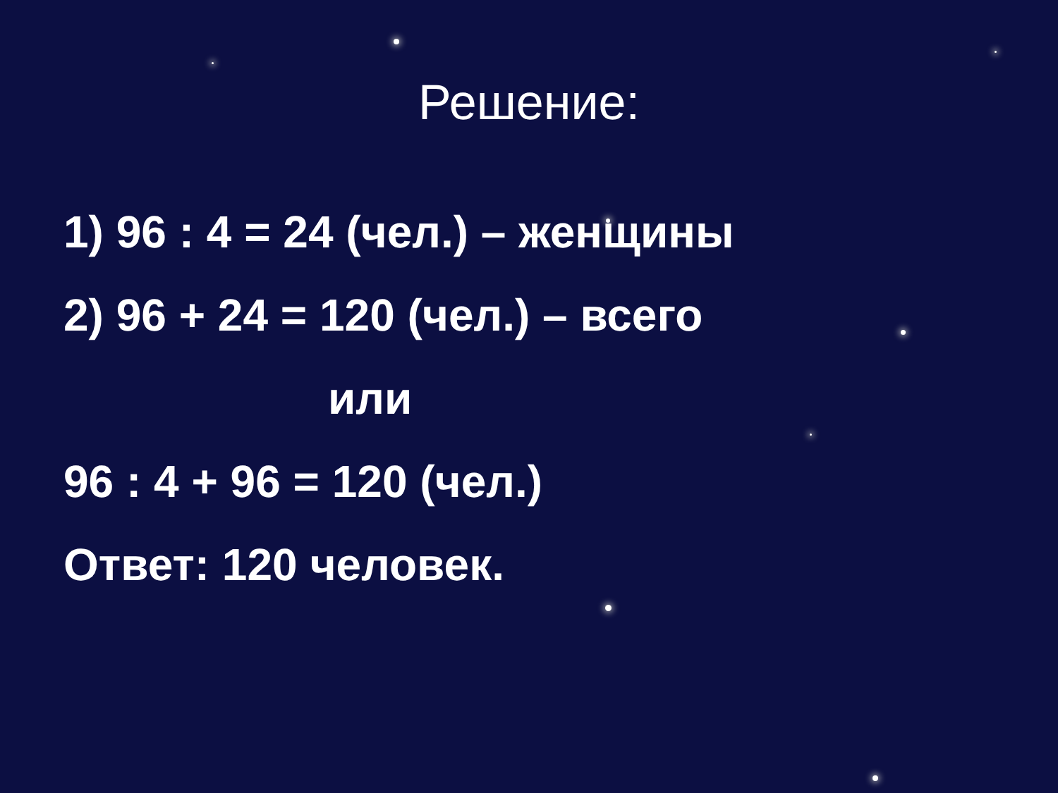Решение:
1) 96 : 4 = 24 (чел.) – женщины
2) 96 + 24 = 120 (чел.) – всего
или
96 : 4 + 96 = 120 (чел.)
Ответ: 120 человек.